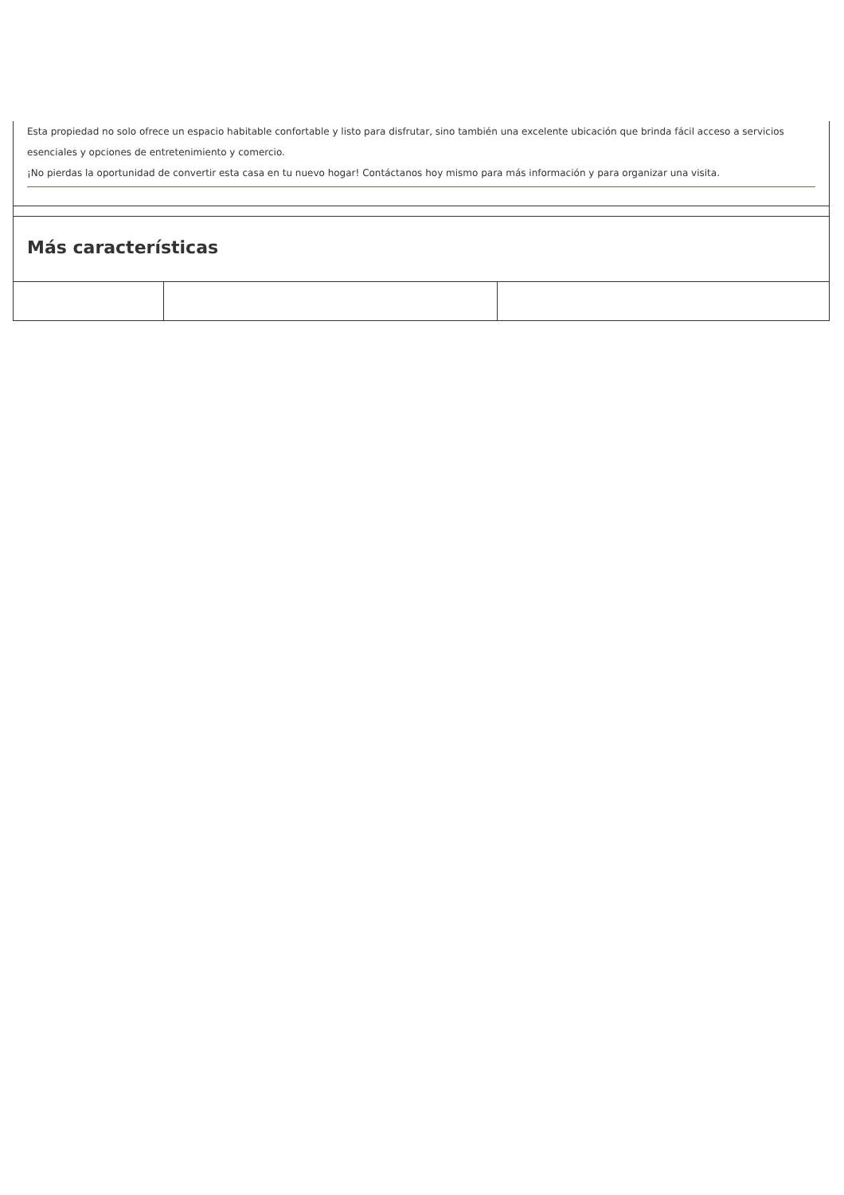| Esta propiedad no solo ofrece un espacio habitable confortable y listo para disfrutar, sino también una excelente ubicación que brinda fácil acceso a servicios esenciales y opciones de entretenimiento y comercio. ¡No pierdas la oportunidad de convertir esta casa en tu nuevo hogar! Contáctanos hoy mismo para más información y para organizar una visita. | | |
| Más características | | |